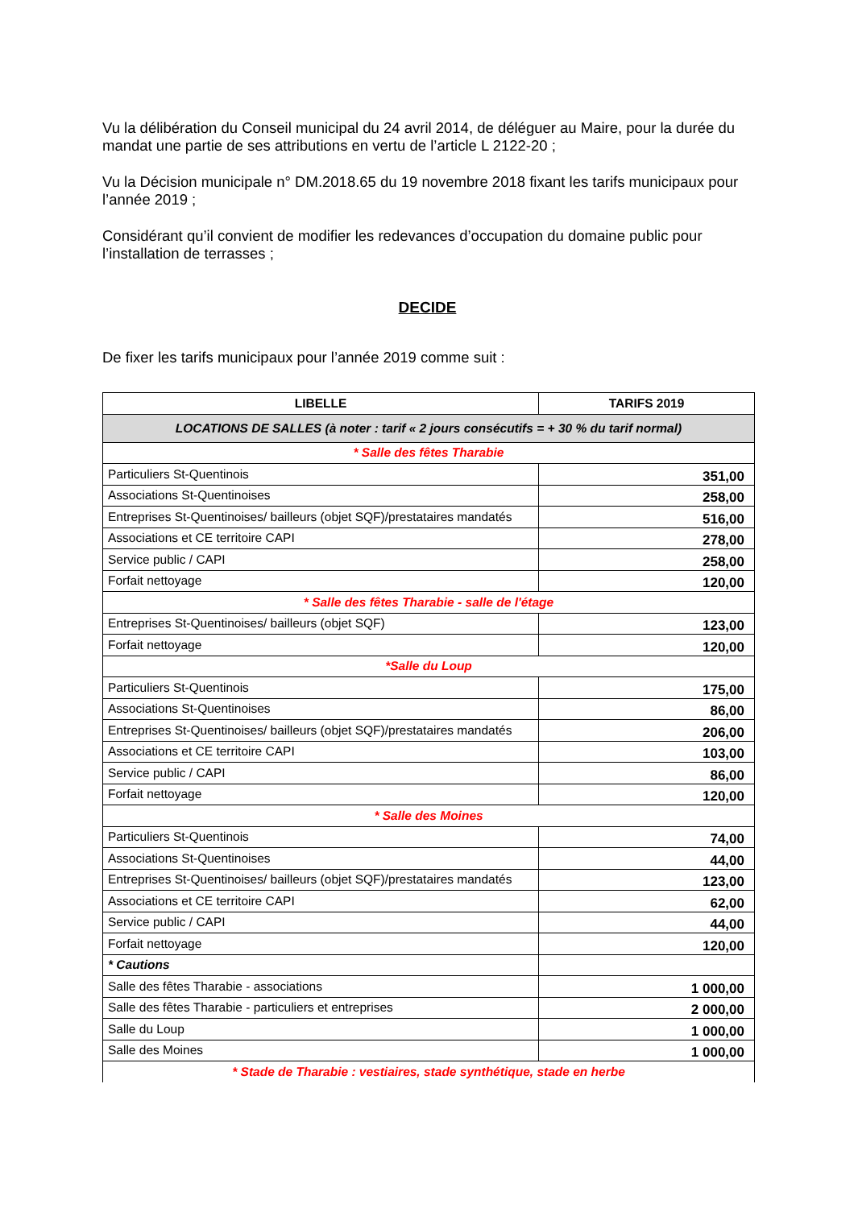Vu la délibération du Conseil municipal du 24 avril 2014, de déléguer au Maire, pour la durée du mandat une partie de ses attributions en vertu de l’article L 2122-20 ;
Vu la Décision municipale n° DM.2018.65 du 19 novembre 2018 fixant les tarifs municipaux pour l’année 2019 ;
Considérant qu’il convient de modifier les redevances d’occupation du domaine public pour l’installation de terrasses ;
DECIDE
De fixer les tarifs municipaux pour l’année 2019 comme suit :
| LIBELLE | TARIFS 2019 |
| --- | --- |
| LOCATIONS DE SALLES (à noter : tarif « 2 jours consécutifs = + 30 % du tarif normal) | |
| * Salle des fêtes Tharabie | |
| Particuliers St-Quentinois | 351,00 |
| Associations St-Quentinoises | 258,00 |
| Entreprises St-Quentinoises/ bailleurs (objet SQF)/prestataires mandatés | 516,00 |
| Associations et CE territoire CAPI | 278,00 |
| Service public / CAPI | 258,00 |
| Forfait nettoyage | 120,00 |
| * Salle des fêtes Tharabie - salle de l'étage | |
| Entreprises St-Quentinoises/ bailleurs (objet SQF) | 123,00 |
| Forfait nettoyage | 120,00 |
| *Salle du Loup | |
| Particuliers St-Quentinois | 175,00 |
| Associations St-Quentinoises | 86,00 |
| Entreprises St-Quentinoises/ bailleurs (objet SQF)/prestataires mandatés | 206,00 |
| Associations et CE territoire CAPI | 103,00 |
| Service public / CAPI | 86,00 |
| Forfait nettoyage | 120,00 |
| * Salle des Moines | |
| Particuliers St-Quentinois | 74,00 |
| Associations St-Quentinoises | 44,00 |
| Entreprises St-Quentinoises/ bailleurs (objet SQF)/prestataires mandatés | 123,00 |
| Associations et CE territoire CAPI | 62,00 |
| Service public / CAPI | 44,00 |
| Forfait nettoyage | 120,00 |
| * Cautions | |
| Salle des fêtes Tharabie - associations | 1 000,00 |
| Salle des fêtes Tharabie - particuliers et entreprises | 2 000,00 |
| Salle du Loup | 1 000,00 |
| Salle des Moines | 1 000,00 |
| * Stade de Tharabie : vestiaires, stade synthétique, stade en herbe | |